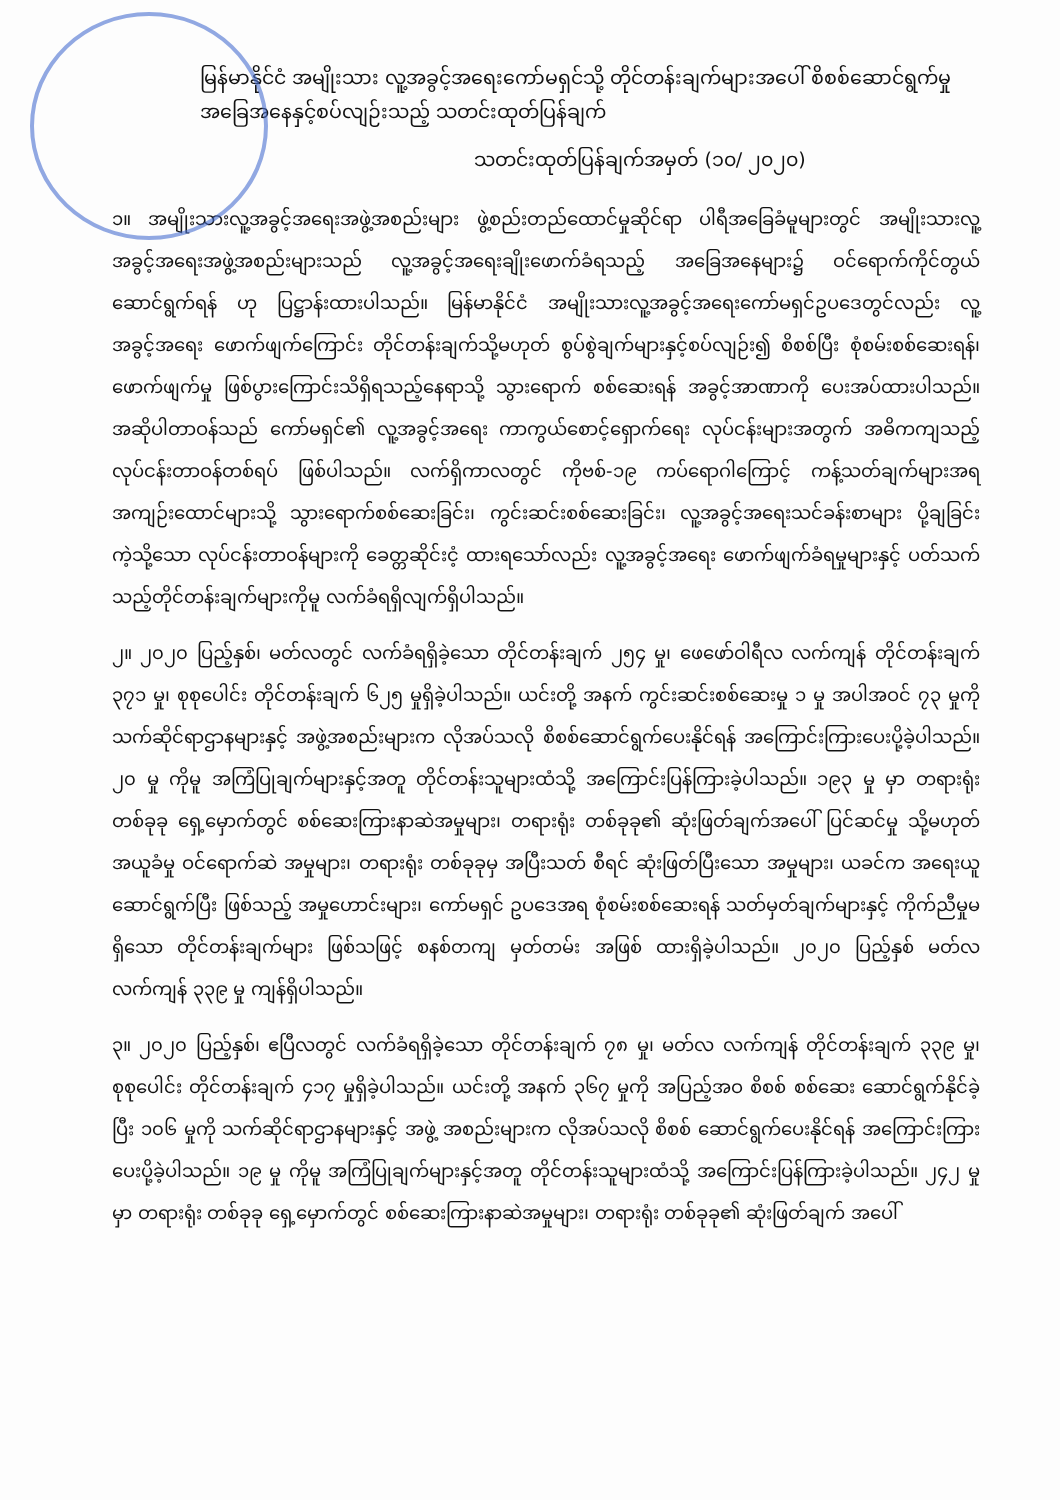မြန်မာနိုင်ငံ အမျိုးသား လူ့အခွင့်အရေးကော်မရှင်သို့ တိုင်တန်းချက်များအပေါ် စိစစ်ဆောင်ရွက်မှုအခြေအနေနှင့်စပ်လျဉ်းသည့် သတင်းထုတ်ပြန်ချက်
သတင်းထုတ်ပြန်ချက်အမှတ် (၁၀/ ၂၀၂၀)
၁။ အမျိုးသားလူ့အခွင့်အရေးအဖွဲ့အစည်းများ ဖွဲ့စည်းတည်ထောင်မှုဆိုင်ရာ ပါရီအခြေခံမူများတွင် အမျိုးသားလူ့အခွင့်အရေးအဖွဲ့အစည်းများသည် လူ့အခွင့်အရေးချိုးဖောက်ခံရသည့် အခြေအနေများ၌ ဝင်ရောက်ကိုင်တွယ်ဆောင်ရွက်ရန် ဟု ပြဋ္ဌာန်းထားပါသည်။ မြန်မာနိုင်ငံ အမျိုးသားလူ့အခွင့်အရေးကော်မရှင်ဥပဒေတွင်လည်း လူ့အခွင့်အရေး ဖောက်ဖျက်ကြောင်း တိုင်တန်းချက်သို့မဟုတ် စွပ်စွဲချက်များနှင့်စပ်လျဉ်း၍ စိစစ်ပြီး စုံစမ်းစစ်ဆေးရန်၊ ဖောက်ဖျက်မှု ဖြစ်ပွားကြောင်းသိရှိရသည့်နေရာသို့ သွားရောက် စစ်ဆေးရန် အခွင့်အာဏာကို ပေးအပ်ထားပါသည်။ အဆိုပါတာဝန်သည် ကော်မရှင်၏ လူ့အခွင့်အရေး ကာကွယ်စောင့်ရှောက်ရေး လုပ်ငန်းများအတွက် အဓိကကျသည့် လုပ်ငန်းတာဝန်တစ်ရပ် ဖြစ်ပါသည်။ လက်ရှိကာလတွင် ကိုဗစ်-၁၉ ကပ်ရောဂါကြောင့် ကန့်သတ်ချက်များအရ အကျဉ်းထောင်များသို့ သွားရောက်စစ်ဆေးခြင်း၊ ကွင်းဆင်းစစ်ဆေးခြင်း၊ လူ့အခွင့်အရေးသင်ခန်းစာများ ပို့ချခြင်း ကဲ့သို့သော လုပ်ငန်းတာဝန်များကို ခေတ္တဆိုင်းငံ့ ထားရသော်လည်း လူ့အခွင့်အရေး ဖောက်ဖျက်ခံရမှုများနှင့် ပတ်သက်သည့်တိုင်တန်းချက်များကိုမူ လက်ခံရရှိလျက်ရှိပါသည်။
၂။ ၂၀၂၀ ပြည့်နှစ်၊ မတ်လတွင် လက်ခံရရှိခဲ့သော တိုင်တန်းချက် ၂၅၄ မှု၊ ဖေဖော်ဝါရီလ လက်ကျန် တိုင်တန်းချက် ၃၇၁ မှု၊ စုစုပေါင်း တိုင်တန်းချက် ၆၂၅ မှုရှိခဲ့ပါသည်။ ယင်းတို့ အနက် ကွင်းဆင်းစစ်ဆေးမှု ၁ မှု အပါအဝင် ၇၃ မှုကို သက်ဆိုင်ရာဌာနများနှင့် အဖွဲ့အစည်းများက လိုအပ်သလို စိစစ်ဆောင်ရွက်ပေးနိုင်ရန် အကြောင်းကြားပေးပို့ခဲ့ပါသည်။ ၂၀ မှု ကိုမူ အကြံပြုချက်များနှင့်အတူ တိုင်တန်းသူများထံသို့ အကြောင်းပြန်ကြားခဲ့ပါသည်။ ၁၉၃ မှု မှာ တရားရုံး တစ်ခုခု ရှေ့မှောက်တွင် စစ်ဆေးကြားနာဆဲအမှုများ၊ တရားရုံး တစ်ခုခု၏ ဆုံးဖြတ်ချက်အပေါ် ပြင်ဆင်မှု သို့မဟုတ် အယူခံမှု ဝင်ရောက်ဆဲ အမှုများ၊ တရားရုံး တစ်ခုခုမှ အပြီးသတ် စီရင် ဆုံးဖြတ်ပြီးသော အမှုများ၊ ယခင်က အရေးယူဆောင်ရွက်ပြီး ဖြစ်သည့် အမှုဟောင်းများ၊ ကော်မရှင် ဥပဒေအရ စုံစမ်းစစ်ဆေးရန် သတ်မှတ်ချက်များနှင့် ကိုက်ညီမှုမရှိသော တိုင်တန်းချက်များ ဖြစ်သဖြင့် စနစ်တကျ မှတ်တမ်း အဖြစ် ထားရှိခဲ့ပါသည်။ ၂၀၂၀ ပြည့်နှစ် မတ်လ လက်ကျန် ၃၃၉ မှု ကျန်ရှိပါသည်။
၃။ ၂၀၂၀ ပြည့်နှစ်၊ ဧပြီလတွင် လက်ခံရရှိခဲ့သော တိုင်တန်းချက် ၇၈ မှု၊ မတ်လ လက်ကျန် တိုင်တန်းချက် ၃၃၉ မှု၊ စုစုပေါင်း တိုင်တန်းချက် ၄၁၇ မှုရှိခဲ့ပါသည်။ ယင်းတို့ အနက် ၃၆၇ မှုကို အပြည့်အဝ စိစစ် စစ်ဆေး ဆောင်ရွက်နိုင်ခဲ့ပြီး ၁၀၆ မှုကို သက်ဆိုင်ရာဌာနများနှင့် အဖွဲ့ အစည်းများက လိုအပ်သလို စိစစ် ဆောင်ရွက်ပေးနိုင်ရန် အကြောင်းကြားပေးပို့ခဲ့ပါသည်။ ၁၉ မှု ကိုမူ အကြံပြုချက်များနှင့်အတူ တိုင်တန်းသူများထံသို့ အကြောင်းပြန်ကြားခဲ့ပါသည်။ ၂၄၂ မှု မှာ တရားရုံး တစ်ခုခု ရှေ့မှောက်တွင် စစ်ဆေးကြားနာဆဲအမှုများ၊ တရားရုံး တစ်ခုခု၏ ဆုံးဖြတ်ချက် အပေါ်